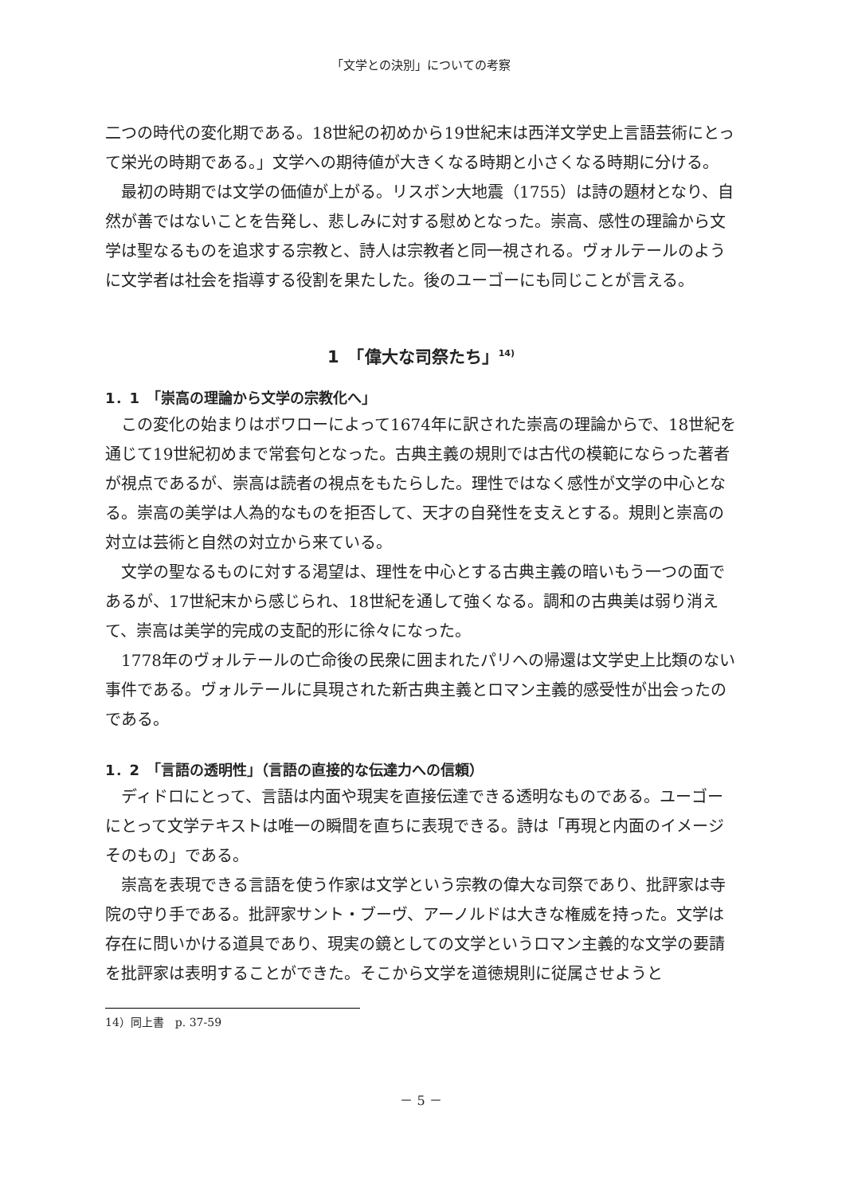「文学との決別」についての考察
二つの時代の変化期である。18世紀の初めから19世紀末は西洋文学史上言語芸術にとって栄光の時期である。」文学への期待値が大きくなる時期と小さくなる時期に分ける。
最初の時期では文学の価値が上がる。リスボン大地震（1755）は詩の題材となり、自然が善ではないことを告発し、悲しみに対する慰めとなった。崇高、感性の理論から文学は聖なるものを追求する宗教と、詩人は宗教者と同一視される。ヴォルテールのように文学者は社会を指導する役割を果たした。後のユーゴーにも同じことが言える。
1　「偉大な司祭たち」<sup>14)</sup>
1．1　「崇高の理論から文学の宗教化へ」
この変化の始まりはボワローによって1674年に訳された崇高の理論からで、18世紀を通じて19世紀初めまで常套句となった。古典主義の規則では古代の模範にならった著者が視点であるが、崇高は読者の視点をもたらした。理性ではなく感性が文学の中心となる。崇高の美学は人為的なものを拒否して、天才の自発性を支えとする。規則と崇高の対立は芸術と自然の対立から来ている。
文学の聖なるものに対する渇望は、理性を中心とする古典主義の暗いもう一つの面であるが、17世紀末から感じられ、18世紀を通して強くなる。調和の古典美は弱り消えて、崇高は美学的完成の支配的形に徐々になった。
1778年のヴォルテールの亡命後の民衆に囲まれたパリへの帰還は文学史上比類のない事件である。ヴォルテールに具現された新古典主義とロマン主義的感受性が出会ったのである。
1．2　「言語の透明性」（言語の直接的な伝達力への信頼）
ディドロにとって、言語は内面や現実を直接伝達できる透明なものである。ユーゴーにとって文学テキストは唯一の瞬間を直ちに表現できる。詩は「再現と内面のイメージそのもの」である。
崇高を表現できる言語を使う作家は文学という宗教の偉大な司祭であり、批評家は寺院の守り手である。批評家サント・ブーヴ、アーノルドは大きな権威を持った。文学は存在に問いかける道具であり、現実の鏡としての文学というロマン主義的な文学の要請を批評家は表明することができた。そこから文学を道徳規則に従属させようと
14）同上書　p. 37-59
－ 5 －